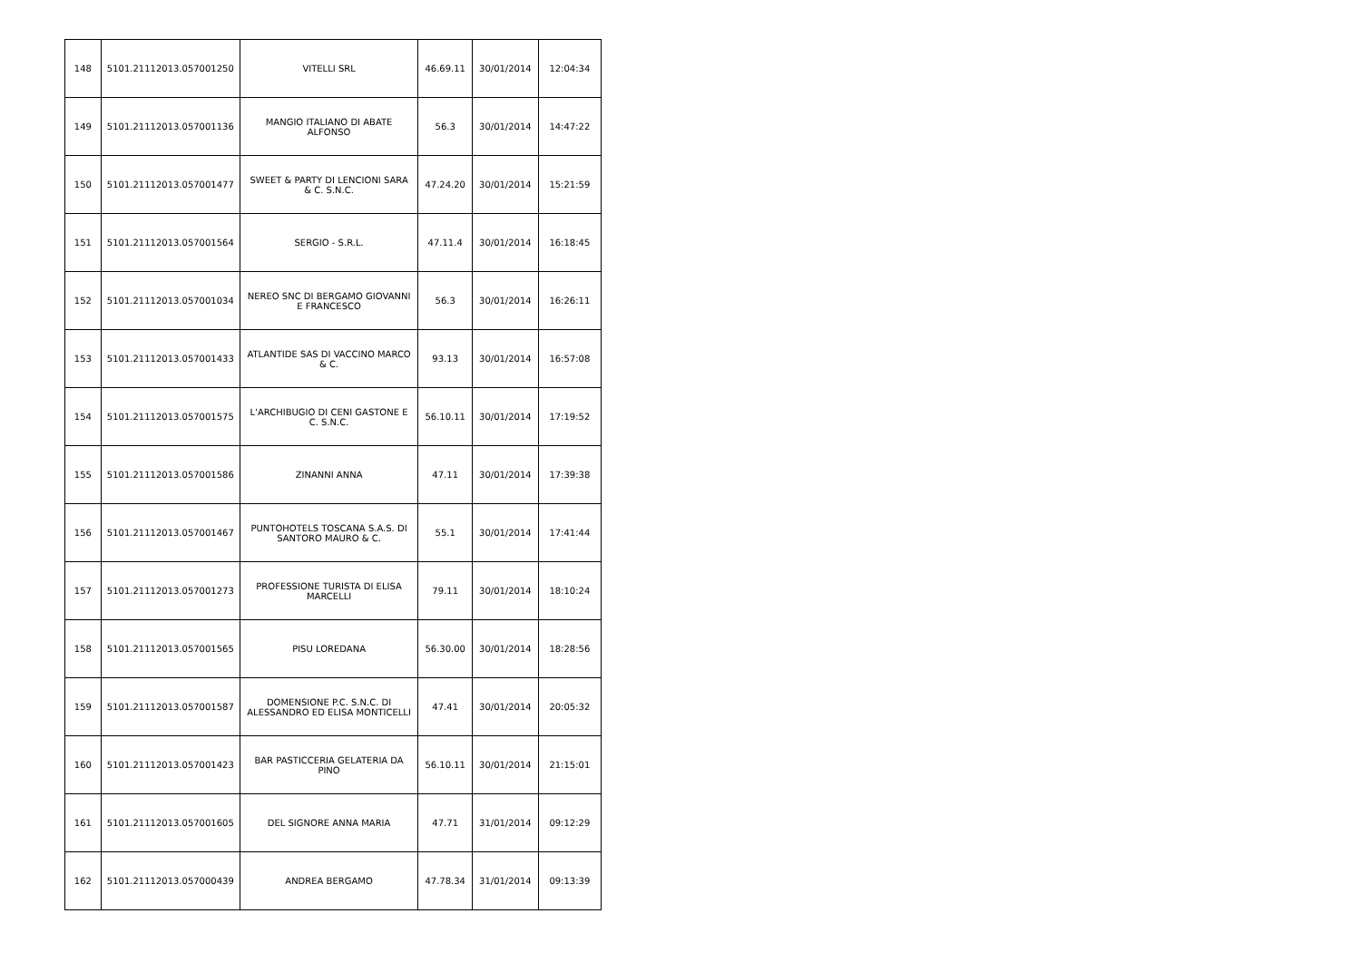| 148 | 5101.21112013.057001250 | VITELLI SRL | 46.69.11 | 30/01/2014 | 12:04:34 |
| 149 | 5101.21112013.057001136 | MANGIO ITALIANO DI ABATE ALFONSO | 56.3 | 30/01/2014 | 14:47:22 |
| 150 | 5101.21112013.057001477 | SWEET & PARTY DI LENCIONI SARA & C. S.N.C. | 47.24.20 | 30/01/2014 | 15:21:59 |
| 151 | 5101.21112013.057001564 | SERGIO - S.R.L. | 47.11.4 | 30/01/2014 | 16:18:45 |
| 152 | 5101.21112013.057001034 | NEREO SNC DI BERGAMO GIOVANNI E FRANCESCO | 56.3 | 30/01/2014 | 16:26:11 |
| 153 | 5101.21112013.057001433 | ATLANTIDE SAS DI VACCINO MARCO & C. | 93.13 | 30/01/2014 | 16:57:08 |
| 154 | 5101.21112013.057001575 | L'ARCHIBUGIO DI CENI GASTONE E C. S.N.C. | 56.10.11 | 30/01/2014 | 17:19:52 |
| 155 | 5101.21112013.057001586 | ZINANNI ANNA | 47.11 | 30/01/2014 | 17:39:38 |
| 156 | 5101.21112013.057001467 | PUNTOHOTELS TOSCANA S.A.S. DI SANTORO MAURO & C. | 55.1 | 30/01/2014 | 17:41:44 |
| 157 | 5101.21112013.057001273 | PROFESSIONE TURISTA DI ELISA MARCELLI | 79.11 | 30/01/2014 | 18:10:24 |
| 158 | 5101.21112013.057001565 | PISU LOREDANA | 56.30.00 | 30/01/2014 | 18:28:56 |
| 159 | 5101.21112013.057001587 | DOMENSIONE P.C. S.N.C. DI ALESSANDRO ED ELISA MONTICELLI | 47.41 | 30/01/2014 | 20:05:32 |
| 160 | 5101.21112013.057001423 | BAR PASTICCERIA GELATERIA DA PINO | 56.10.11 | 30/01/2014 | 21:15:01 |
| 161 | 5101.21112013.057001605 | DEL SIGNORE ANNA MARIA | 47.71 | 31/01/2014 | 09:12:29 |
| 162 | 5101.21112013.057000439 | ANDREA BERGAMO | 47.78.34 | 31/01/2014 | 09:13:39 |